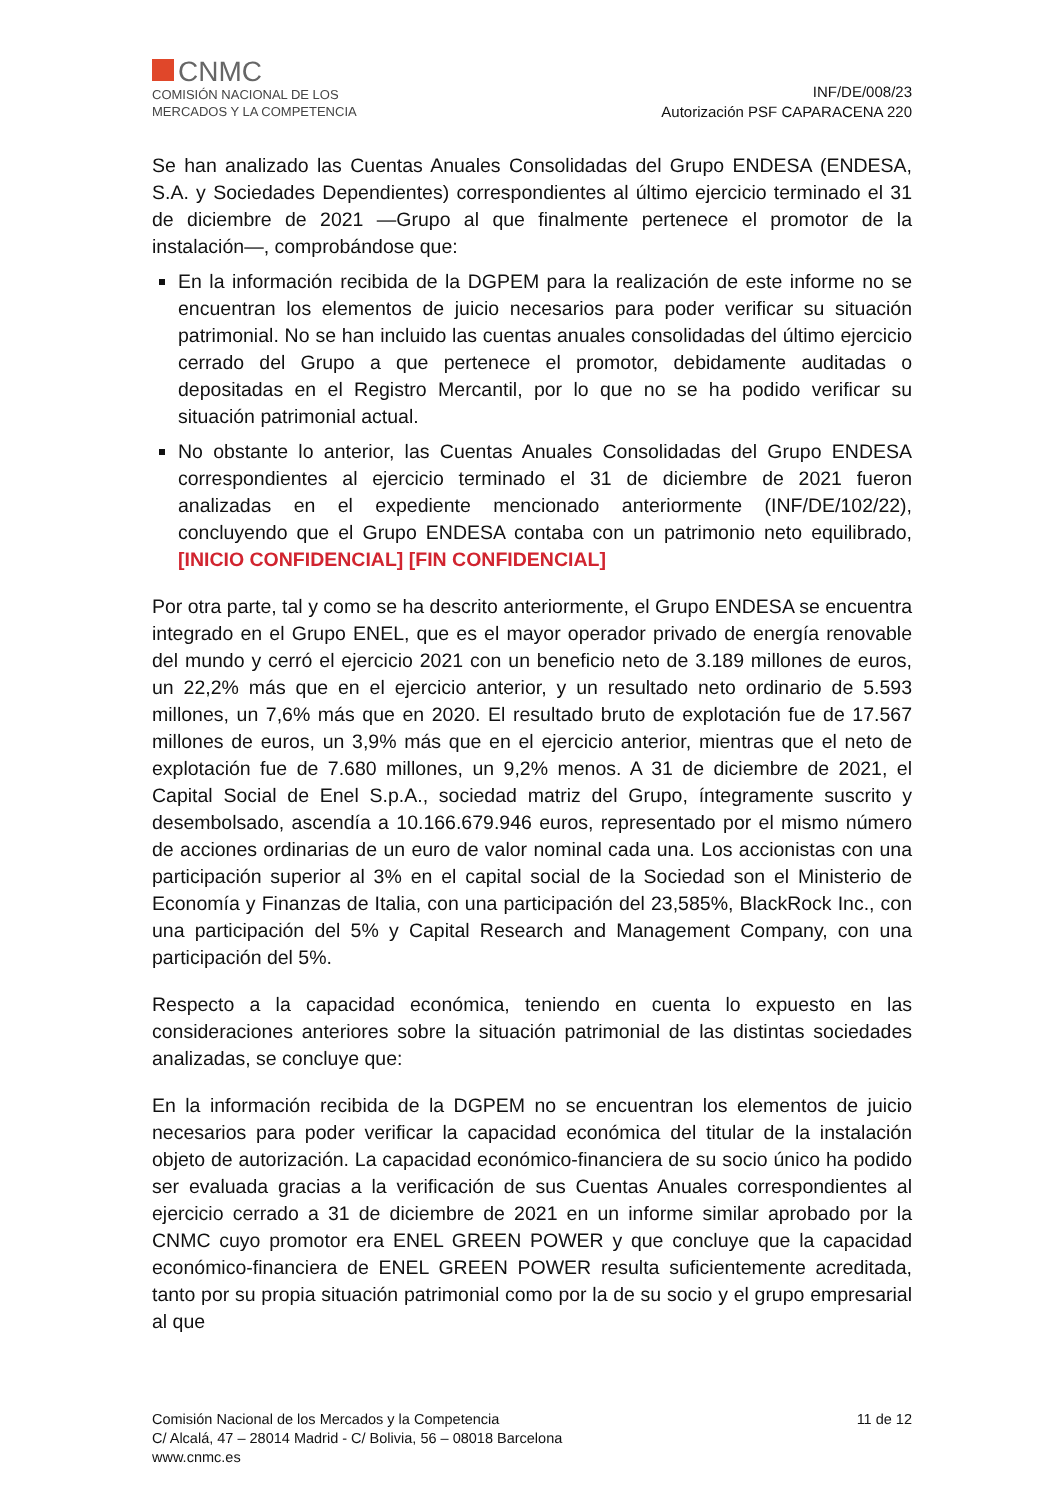CNMC
COMISIÓN NACIONAL DE LOS
MERCADOS Y LA COMPETENCIA
INF/DE/008/23
Autorización PSF CAPARACENA 220
Se han analizado las Cuentas Anuales Consolidadas del Grupo ENDESA (ENDESA, S.A. y Sociedades Dependientes) correspondientes al último ejercicio terminado el 31 de diciembre de 2021 —Grupo al que finalmente pertenece el promotor de la instalación—, comprobándose que:
En la información recibida de la DGPEM para la realización de este informe no se encuentran los elementos de juicio necesarios para poder verificar su situación patrimonial. No se han incluido las cuentas anuales consolidadas del último ejercicio cerrado del Grupo a que pertenece el promotor, debidamente auditadas o depositadas en el Registro Mercantil, por lo que no se ha podido verificar su situación patrimonial actual.
No obstante lo anterior, las Cuentas Anuales Consolidadas del Grupo ENDESA correspondientes al ejercicio terminado el 31 de diciembre de 2021 fueron analizadas en el expediente mencionado anteriormente (INF/DE/102/22), concluyendo que el Grupo ENDESA contaba con un patrimonio neto equilibrado, [INICIO CONFIDENCIAL] [FIN CONFIDENCIAL]
Por otra parte, tal y como se ha descrito anteriormente, el Grupo ENDESA se encuentra integrado en el Grupo ENEL, que es el mayor operador privado de energía renovable del mundo y cerró el ejercicio 2021 con un beneficio neto de 3.189 millones de euros, un 22,2% más que en el ejercicio anterior, y un resultado neto ordinario de 5.593 millones, un 7,6% más que en 2020. El resultado bruto de explotación fue de 17.567 millones de euros, un 3,9% más que en el ejercicio anterior, mientras que el neto de explotación fue de 7.680 millones, un 9,2% menos. A 31 de diciembre de 2021, el Capital Social de Enel S.p.A., sociedad matriz del Grupo, íntegramente suscrito y desembolsado, ascendía a 10.166.679.946 euros, representado por el mismo número de acciones ordinarias de un euro de valor nominal cada una. Los accionistas con una participación superior al 3% en el capital social de la Sociedad son el Ministerio de Economía y Finanzas de Italia, con una participación del 23,585%, BlackRock Inc., con una participación del 5% y Capital Research and Management Company, con una participación del 5%.
Respecto a la capacidad económica, teniendo en cuenta lo expuesto en las consideraciones anteriores sobre la situación patrimonial de las distintas sociedades analizadas, se concluye que:
En la información recibida de la DGPEM no se encuentran los elementos de juicio necesarios para poder verificar la capacidad económica del titular de la instalación objeto de autorización. La capacidad económico-financiera de su socio único ha podido ser evaluada gracias a la verificación de sus Cuentas Anuales correspondientes al ejercicio cerrado a 31 de diciembre de 2021 en un informe similar aprobado por la CNMC cuyo promotor era ENEL GREEN POWER y que concluye que la capacidad económico-financiera de ENEL GREEN POWER resulta suficientemente acreditada, tanto por su propia situación patrimonial como por la de su socio y el grupo empresarial al que
11 de 12 Comisión Nacional de los Mercados y la Competencia
C/ Alcalá, 47 – 28014 Madrid - C/ Bolivia, 56 – 08018 Barcelona
www.cnmc.es